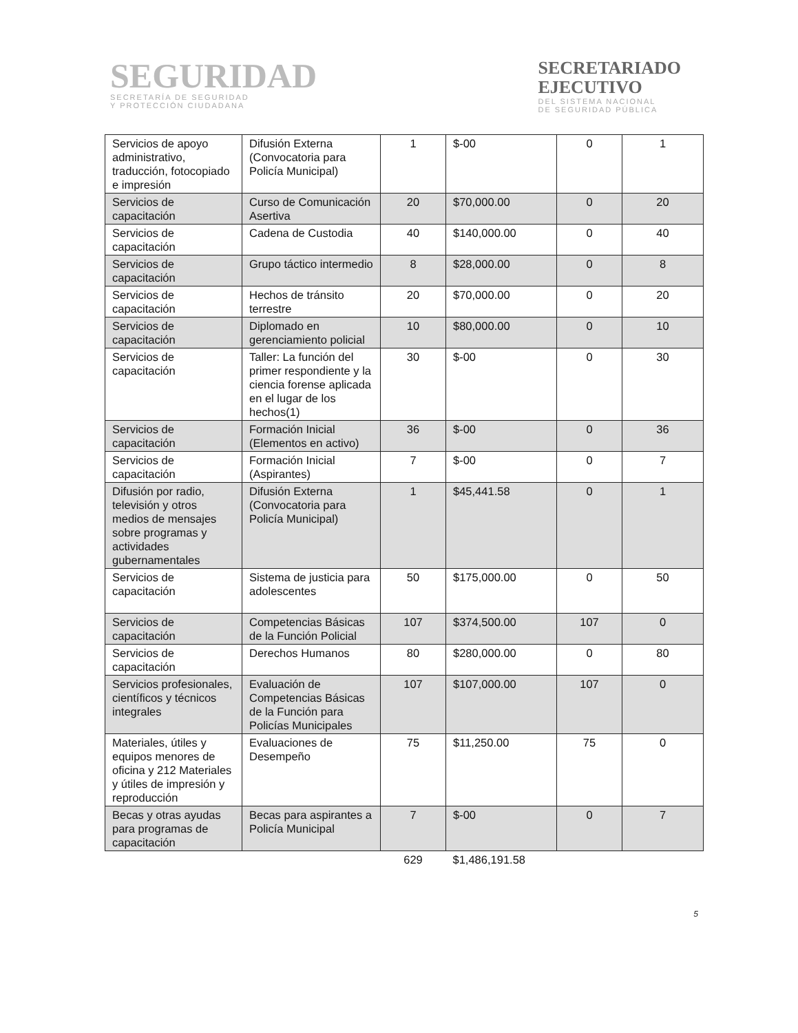SEGURIDAD
SECRETARÍA DE SEGURIDAD
Y PROTECCIÓN CIUDADANA
SECRETARIADO
EJECUTIVO
DEL SISTEMA NACIONAL
DE SEGURIDAD PÚBLICA
| Servicios de apoyo administrativo, traducción, fotocopiado e impresión | Difusión Externa (Convocatoria para Policía Municipal) | 1 | $-00 | 0 | 1 |
| Servicios de capacitación | Curso de Comunicación Asertiva | 20 | $70,000.00 | 0 | 20 |
| Servicios de capacitación | Cadena de Custodia | 40 | $140,000.00 | 0 | 40 |
| Servicios de capacitación | Grupo táctico intermedio | 8 | $28,000.00 | 0 | 8 |
| Servicios de capacitación | Hechos de tránsito terrestre | 20 | $70,000.00 | 0 | 20 |
| Servicios de capacitación | Diplomado en gerenciamiento policial | 10 | $80,000.00 | 0 | 10 |
| Servicios de capacitación | Taller: La función del primer respondiente y la ciencia forense aplicada en el lugar de los hechos(1) | 30 | $-00 | 0 | 30 |
| Servicios de capacitación | Formación Inicial (Elementos en activo) | 36 | $-00 | 0 | 36 |
| Servicios de capacitación | Formación Inicial (Aspirantes) | 7 | $-00 | 0 | 7 |
| Difusión por radio, televisión y otros medios de mensajes sobre programas y actividades gubernamentales | Difusión Externa (Convocatoria para Policía Municipal) | 1 | $45,441.58 | 0 | 1 |
| Servicios de capacitación | Sistema de justicia para adolescentes | 50 | $175,000.00 | 0 | 50 |
| Servicios de capacitación | Competencias Básicas de la Función Policial | 107 | $374,500.00 | 107 | 0 |
| Servicios de capacitación | Derechos Humanos | 80 | $280,000.00 | 0 | 80 |
| Servicios profesionales, científicos y técnicos integrales | Evaluación de Competencias Básicas de la Función para Policías Municipales | 107 | $107,000.00 | 107 | 0 |
| Materiales, útiles y equipos menores de oficina y 212 Materiales y útiles de impresión y reproducción | Evaluaciones de Desempeño | 75 | $11,250.00 | 75 | 0 |
| Becas y otras ayudas para programas de capacitación | Becas para aspirantes a Policía Municipal | 7 | $-00 | 0 | 7 |
| | | 629 | $1,486,191.58 | | |
5